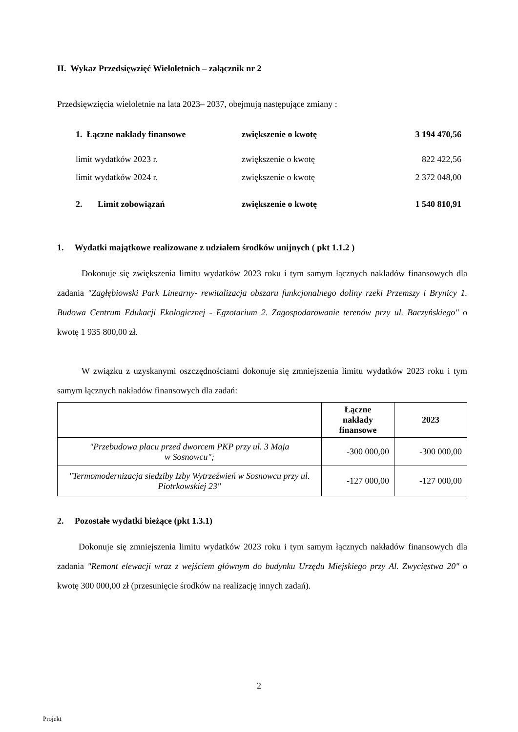II. Wykaz Przedsięwzięć Wieloletnich – załącznik nr 2
Przedsięwzięcia wieloletnie na lata 2023– 2037, obejmują następujące zmiany :
1. Łączne nakłady finansowe zwiększenie o kwotę 3 194 470,56
limit wydatków 2023 r. zwiększenie o kwotę 822 422,56
limit wydatków 2024 r. zwiększenie o kwotę 2 372 048,00
2. Limit zobowiązań zwiększenie o kwotę 1 540 810,91
1. Wydatki majątkowe realizowane z udziałem środków unijnych ( pkt 1.1.2 )
Dokonuje się zwiększenia limitu wydatków 2023 roku i tym samym łącznych nakładów finansowych dla zadania "Zagłębiowski Park Linearny- rewitalizacja obszaru funkcjonalnego doliny rzeki Przemszy i Brynicy 1. Budowa Centrum Edukacji Ekologicznej - Egzotarium 2. Zagospodarowanie terenów przy ul. Baczyńskiego" o kwotę 1 935 800,00 zł.
W związku z uzyskanymi oszczędnościami dokonuje się zmniejszenia limitu wydatków 2023 roku i tym samym łącznych nakładów finansowych dla zadań:
| | Łączne nakłady finansowe | 2023 |
| --- | --- | --- |
| "Przebudowa placu przed dworcem PKP przy ul. 3 Maja w Sosnowcu"; | -300 000,00 | -300 000,00 |
| "Termomodernizacja siedziby Izby Wytrzeźwień w Sosnowcu przy ul. Piotrkowskiej 23" | -127 000,00 | -127 000,00 |
2. Pozostałe wydatki bieżące (pkt 1.3.1)
Dokonuje się zmniejszenia limitu wydatków 2023 roku i tym samym łącznych nakładów finansowych dla zadania "Remont elewacji wraz z wejściem głównym do budynku Urzędu Miejskiego przy Al. Zwycięstwa 20" o kwotę 300 000,00 zł (przesunięcie środków na realizację innych zadań).
2
Projekt